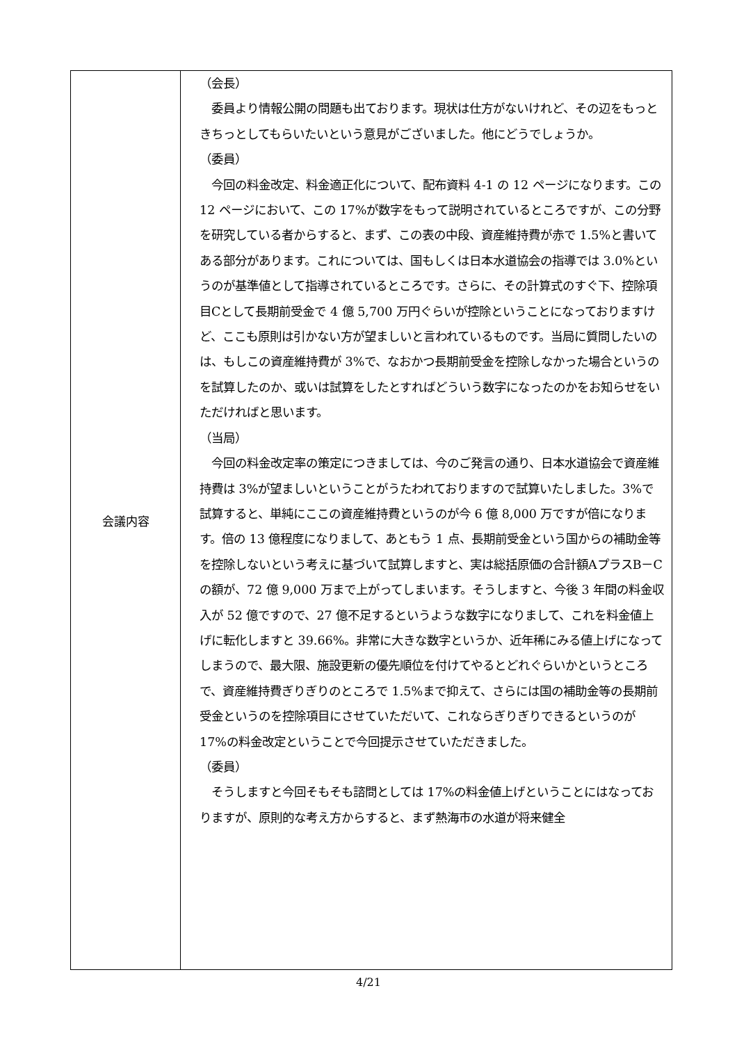| 会議内容 | （会長） 委員より情報公開の問題も出ております。現状は仕方がないけれど、その辺をもっときちっとしてもらいたいという意見がございました。他にどうでしょうか。 （委員） 今回の料金改定、料金適正化について、配布資料 4-1 の 12 ページになります。この 12 ページにおいて、この 17%が数字をもって説明されているところですが、この分野を研究している者からすると、まず、この表の中段、資産維持費が赤で 1.5%と書いてある部分があります。これについては、国もしくは日本水道協会の指導では 3.0%というのが基準値として指導されているところです。さらに、その計算式のすぐ下、控除項目Cとして長期前受金で 4 億 5,700 万円ぐらいが控除ということになっておりますけど、ここも原則は引かない方が望ましいと言われているものです。当局に質問したいのは、もしこの資産維持費が 3%で、なおかつ長期前受金を控除しなかった場合というのを試算したのか、或いは試算をしたとすればどういう数字になったのかをお知らせをいただければと思います。 （当局） 今回の料金改定率の策定につきましては、今のご発言の通り、日本水道協会で資産維持費は 3%が望ましいということがうたわれておりますので試算いたしました。3%で試算すると、単純にここの資産維持費というのが今 6 億 8,000 万ですが倍になります。倍の 13 億程度になりまして、あともう 1 点、長期前受金という国からの補助金等を控除しないという考えに基づいて試算しますと、実は総括原価の合計額AプラスB－Cの額が、72 億 9,000 万まで上がってしまいます。そうしますと、今後 3 年間の料金収入が 52 億ですので、27 億不足するというような数字になりまして、これを料金値上げに転化しますと 39.66%。非常に大きな数字というか、近年稀にみる値上げになってしまうので、最大限、施設更新の優先順位を付けてやるとどれぐらいかというところで、資産維持費ぎりぎりのところで 1.5%まで抑えて、さらには国の補助金等の長期前受金というのを控除項目にさせていただいて、これならぎりぎりできるというのが 17%の料金改定ということで今回提示させていただきました。 （委員） そうしますと今回そもそも諮問としては 17%の料金値上げということにはなっておりますが、原則的な考え方からすると、まず熱海市の水道が将来健全 |
4/21